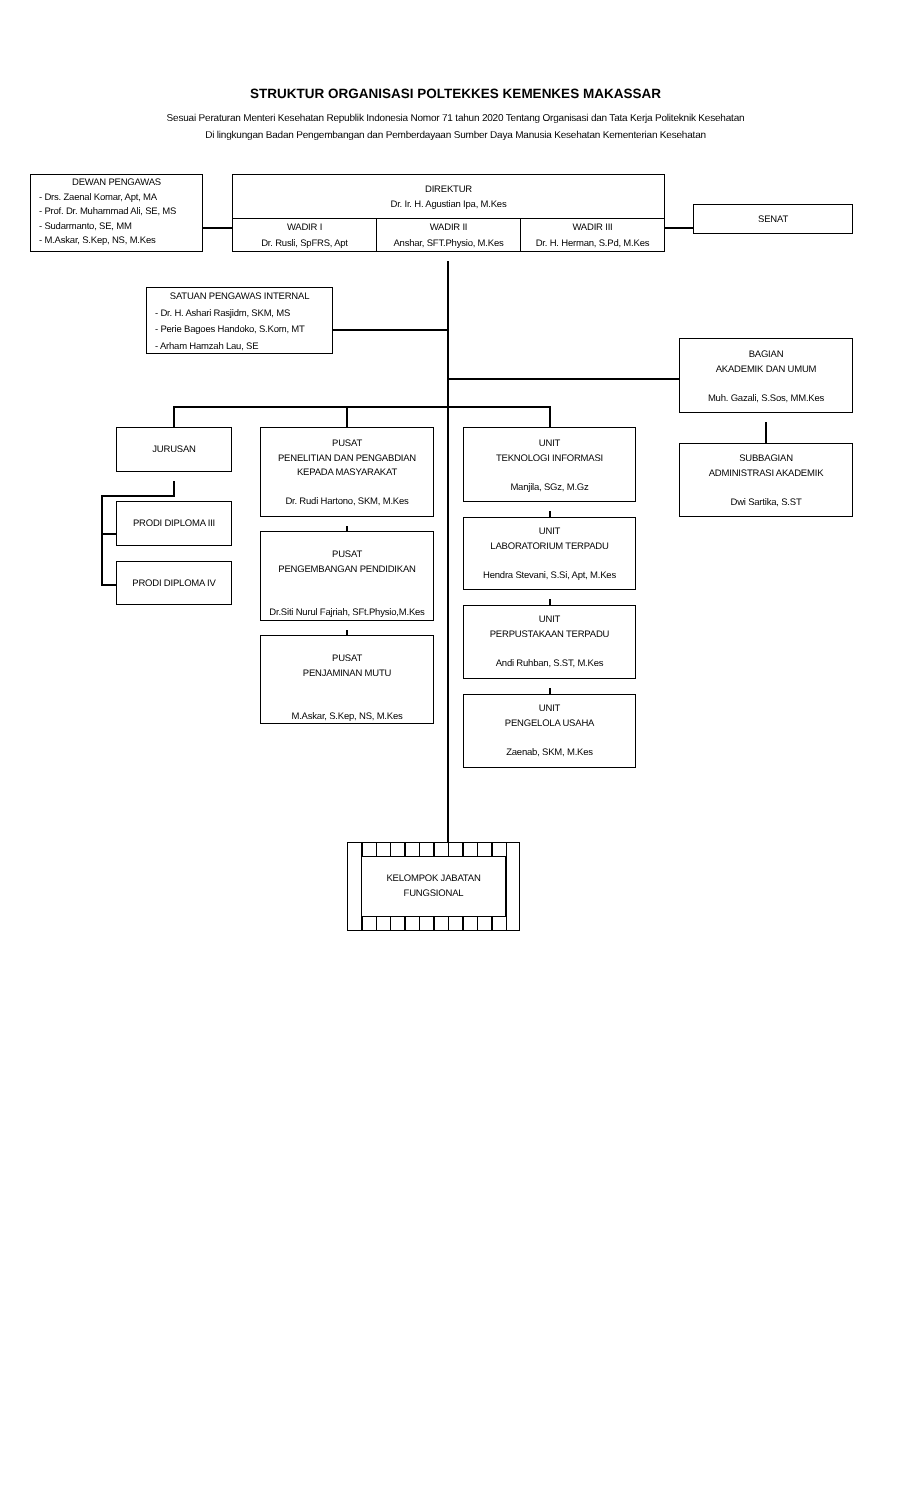STRUKTUR ORGANISASI POLTEKKES KEMENKES MAKASSAR
Sesuai Peraturan Menteri Kesehatan Republik Indonesia Nomor 71 tahun 2020 Tentang Organisasi dan Tata Kerja Politeknik Kesehatan
Di lingkungan Badan Pengembangan dan Pemberdayaan Sumber Daya Manusia Kesehatan Kementerian Kesehatan
DEWAN PENGAWAS
- Drs. Zaenal Komar, Apt, MA
- Prof. Dr. Muhammad Ali, SE, MS
- Sudarmanto, SE, MM
- M.Askar, S.Kep, NS, M.Kes
DIREKTUR
Dr. Ir. H. Agustian Ipa, M.Kes
WADIR I
Dr. Rusli, SpFRS, Apt
WADIR II
Anshar, SFT.Physio, M.Kes
WADIR III
Dr. H. Herman, S.Pd, M.Kes
SENAT
SATUAN PENGAWAS INTERNAL
- Dr. H. Ashari Rasjidm, SKM, MS
- Perie Bagoes Handoko, S.Kom, MT
- Arham Hamzah Lau, SE
BAGIAN
AKADEMIK DAN UMUM
Muh. Gazali, S.Sos, MM.Kes
JURUSAN
PRODI DIPLOMA III
PRODI DIPLOMA IV
PUSAT
PENELITIAN DAN PENGABDIAN
KEPADA MASYARAKAT
Dr. Rudi Hartono, SKM, M.Kes
PUSAT
PENGEMBANGAN PENDIDIKAN
Dr.Siti Nurul Fajriah, SFt.Physio,M.Kes
PUSAT
PENJAMINAN MUTU
M.Askar, S.Kep, NS, M.Kes
UNIT
TEKNOLOGI INFORMASI
Manjila, SGz, M.Gz
UNIT
LABORATORIUM TERPADU
Hendra Stevani, S.Si, Apt, M.Kes
UNIT
PERPUSTAKAAN TERPADU
Andi Ruhban, S.ST, M.Kes
UNIT
PENGELOLA USAHA
Zaenab, SKM, M.Kes
SUBBAGIAN
ADMINISTRASI AKADEMIK
Dwi Sartika, S.ST
KELOMPOK JABATAN
FUNGSIONAL